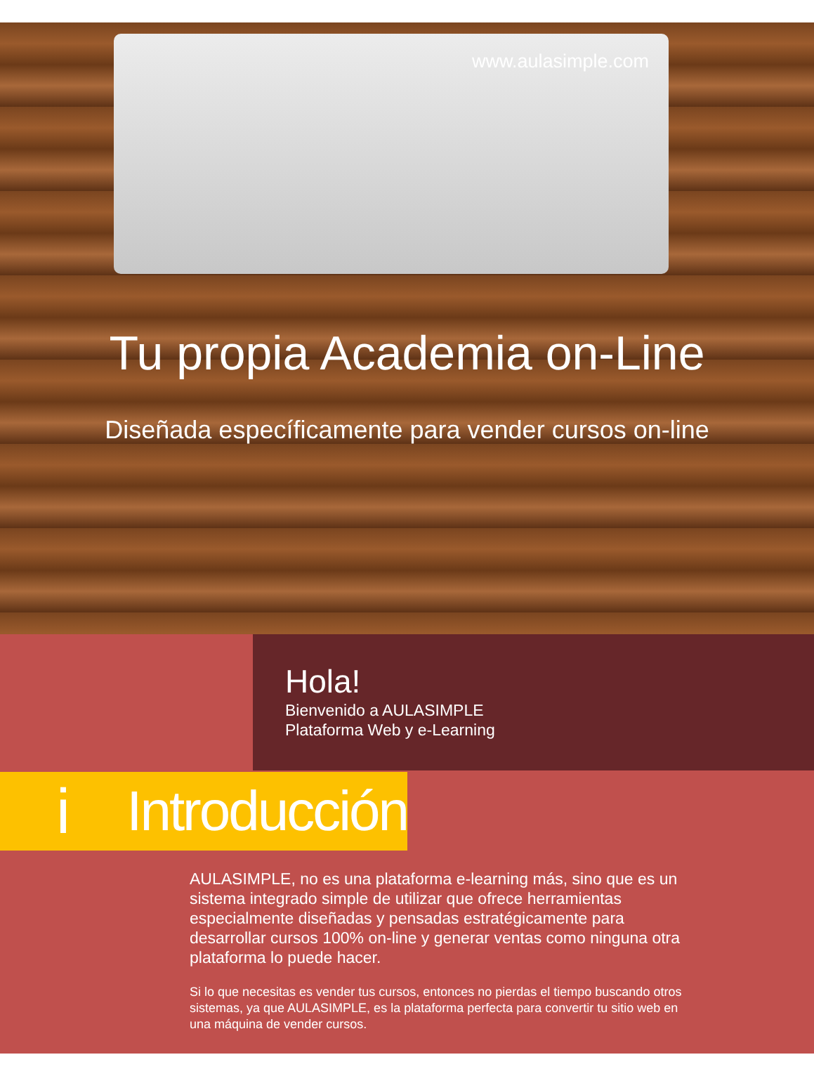www.aulasimple.com
Tu propia Academia on-Line
Diseñada específicamente para vender cursos on-line
Hola!
Bienvenido a AULASIMPLE
Plataforma Web y e-Learning
i Introducción
AULASIMPLE, no es una plataforma e-learning más, sino que es un sistema integrado simple de utilizar que ofrece herramientas especialmente diseñadas y pensadas estratégicamente para desarrollar cursos 100% on-line y generar ventas como ninguna otra plataforma lo puede hacer.
Si lo que necesitas es vender tus cursos, entonces no pierdas el tiempo buscando otros sistemas, ya que AULASIMPLE, es la plataforma perfecta para convertir tu sitio web en una máquina de vender cursos.